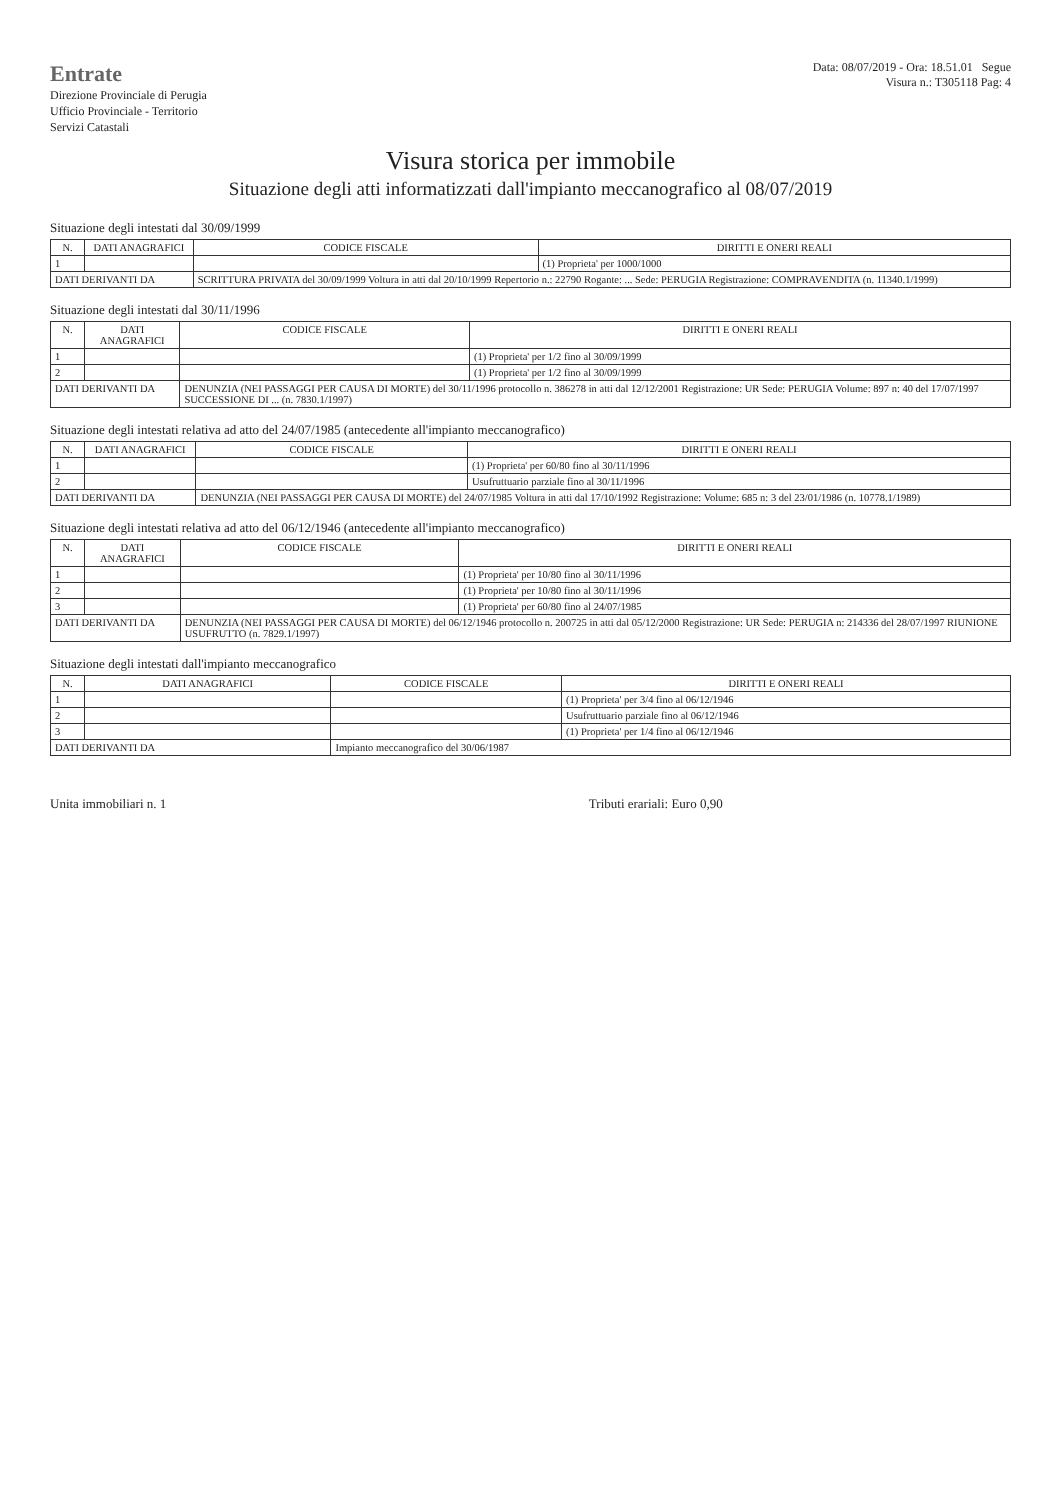Entrate
Direzione Provinciale di Perugia
Ufficio Provinciale - Territorio
Servizi Catastali
Data: 08/07/2019 - Ora: 18.51.01 Segue
Visura n.: T305118 Pag: 4
Visura storica per immobile
Situazione degli atti informatizzati dall'impianto meccanografico al 08/07/2019
Situazione degli intestati dal 30/09/1999
| N. | DATI ANAGRAFICI | CODICE FISCALE | DIRITTI E ONERI REALI |
| --- | --- | --- | --- |
| 1 | | | (1) Proprieta' per 1000/1000 |
| DATI DERIVANTI DA | | SCRITTURA PRIVATA del 30/09/1999 Voltura in atti dal 20/10/1999 Repertorio n.: 22790 Rogante: ... Sede: PERUGIA Registrazione: COMPRAVENDITA (n. 11340.1/1999) | |
Situazione degli intestati dal 30/11/1996
| N. | DATI ANAGRAFICI | CODICE FISCALE | DIRITTI E ONERI REALI |
| --- | --- | --- | --- |
| 1 | | | (1) Proprieta' per 1/2 fino al 30/09/1999 |
| 2 | | | (1) Proprieta' per 1/2 fino al 30/09/1999 |
| DATI DERIVANTI DA | | DENUNZIA (NEI PASSAGGI PER CAUSA DI MORTE) del 30/11/1996 protocollo n. 386278 in atti dal 12/12/2001 Registrazione: UR Sede: PERUGIA Volume: 897 n: 40 del 17/07/1997 SUCCESSIONE DI ... (n. 7830.1/1997) | |
Situazione degli intestati relativa ad atto del 24/07/1985 (antecedente all'impianto meccanografico)
| N. | DATI ANAGRAFICI | CODICE FISCALE | DIRITTI E ONERI REALI |
| --- | --- | --- | --- |
| 1 | | | (1) Proprieta' per 60/80 fino al 30/11/1996 |
| 2 | | | Usufruttuario parziale fino al 30/11/1996 |
| DATI DERIVANTI DA | | DENUNZIA (NEI PASSAGGI PER CAUSA DI MORTE) del 24/07/1985 Voltura in atti dal 17/10/1992 Registrazione: Volume: 685 n: 3 del 23/01/1986 (n. 10778.1/1989) | |
Situazione degli intestati relativa ad atto del 06/12/1946 (antecedente all'impianto meccanografico)
| N. | DATI ANAGRAFICI | CODICE FISCALE | DIRITTI E ONERI REALI |
| --- | --- | --- | --- |
| 1 | | | (1) Proprieta' per 10/80 fino al 30/11/1996 |
| 2 | | | (1) Proprieta' per 10/80 fino al 30/11/1996 |
| 3 | | | (1) Proprieta' per 60/80 fino al 24/07/1985 |
| DATI DERIVANTI DA | | DENUNZIA (NEI PASSAGGI PER CAUSA DI MORTE) del 06/12/1946 protocollo n. 200725 in atti dal 05/12/2000 Registrazione: UR Sede: PERUGIA n: 214336 del 28/07/1997 RIUNIONE USUFRUTTO (n. 7829.1/1997) | |
Situazione degli intestati dall'impianto meccanografico
| N. | DATI ANAGRAFICI | CODICE FISCALE | DIRITTI E ONERI REALI |
| --- | --- | --- | --- |
| 1 | | | (1) Proprieta' per 3/4 fino al 06/12/1946 |
| 2 | | | Usufruttuario parziale fino al 06/12/1946 |
| 3 | | | (1) Proprieta' per 1/4 fino al 06/12/1946 |
| DATI DERIVANTI DA | | Impianto meccanografico del 30/06/1987 | |
Unita immobiliari n. 1 Tributi erariali: Euro 0,90